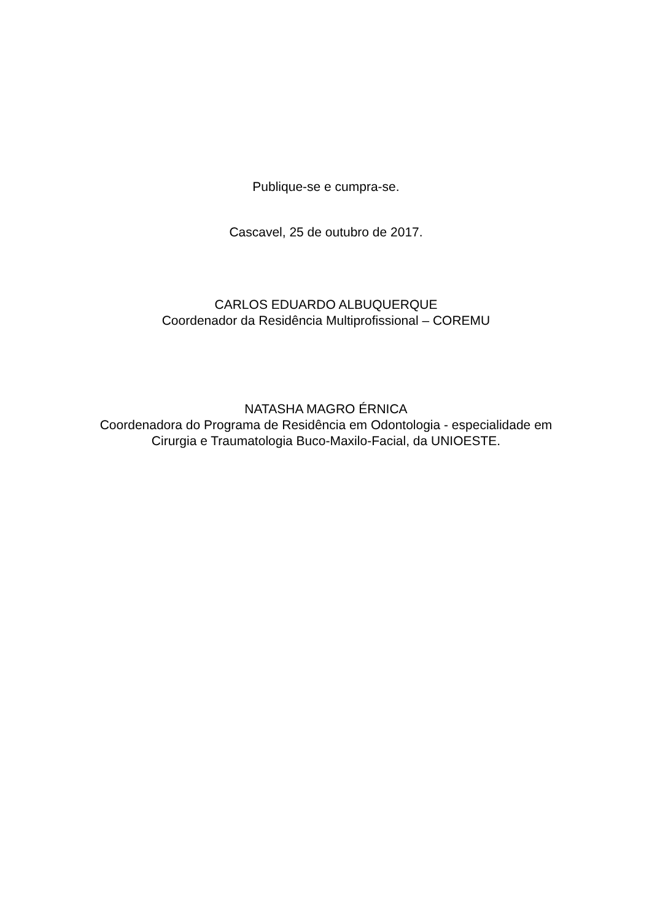Publique-se e cumpra-se.
Cascavel, 25 de outubro de 2017.
CARLOS EDUARDO ALBUQUERQUE
Coordenador da Residência Multiprofissional – COREMU
NATASHA MAGRO ÉRNICA
Coordenadora do Programa de Residência em Odontologia - especialidade em
Cirurgia e Traumatologia Buco-Maxilo-Facial, da UNIOESTE.